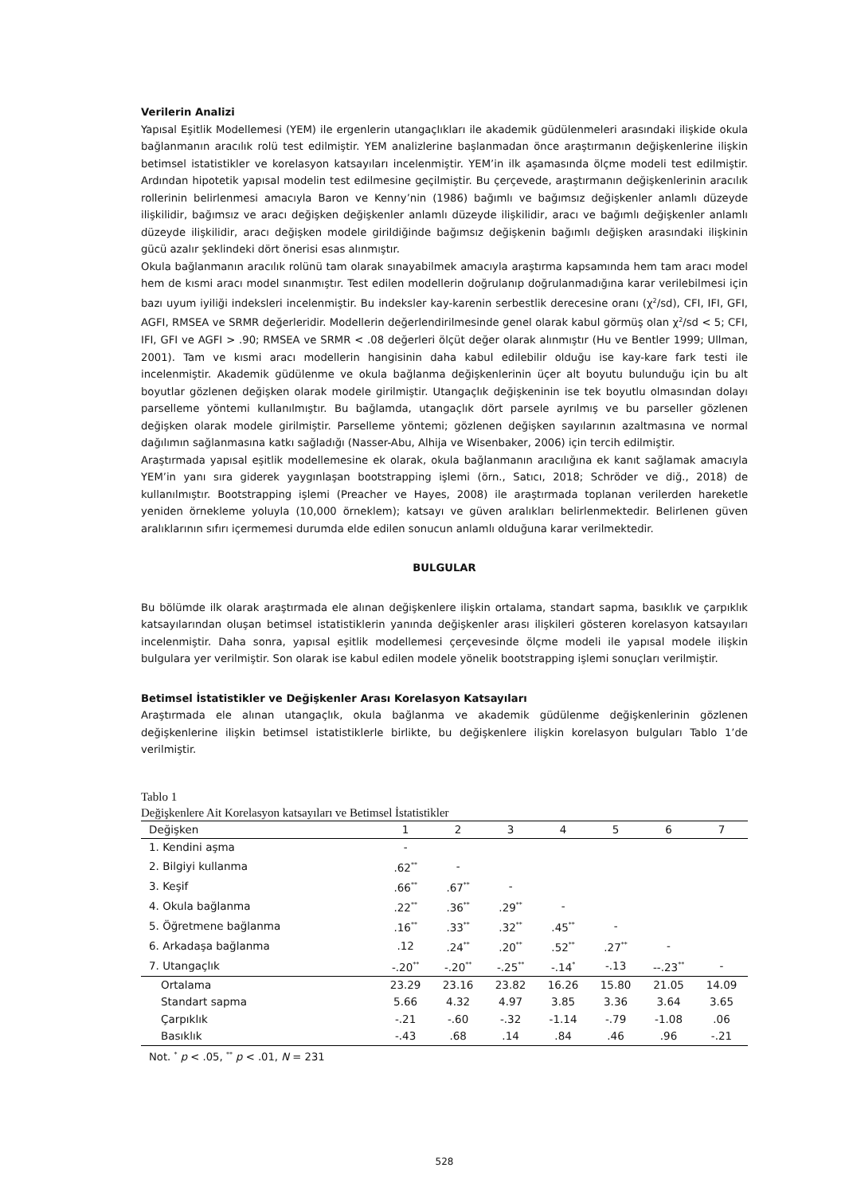Verilerin Analizi
Yapısal Eşitlik Modellemesi (YEM) ile ergenlerin utangaçlıkları ile akademik güdülenmeleri arasındaki ilişkide okula bağlanmanın aracılık rolü test edilmiştir. YEM analizlerine başlanmadan önce araştırmanın değişkenlerine ilişkin betimsel istatistikler ve korelasyon katsayıları incelenmiştir. YEM’in ilk aşamasında ölçme modeli test edilmiştir. Ardından hipotetik yapısal modelin test edilmesine geçilmiştir. Bu çerçevede, araştırmanın değişkenlerinin aracılık rollerinin belirlenmesi amacıyla Baron ve Kenny’nin (1986) bağımlı ve bağımsız değişkenler anlamlı düzeyde ilişkilidir, bağımsız ve aracı değişken değişkenler anlamlı düzeyde ilişkilidir, aracı ve bağımlı değişkenler anlamlı düzeyde ilişkilidir, aracı değişken modele girildiğinde bağımsız değişkenin bağımlı değişken arasındaki ilişkinin gücü azalır şeklindeki dört önerisi esas alınmıştır.
Okula bağlanmanın aracılık rolünü tam olarak sınayabilmek amacıyla araştırma kapsamında hem tam aracı model hem de kısmi aracı model sınanmıştır. Test edilen modellerin doğrulanıp doğrulanmadığına karar verilebilmesi için bazı uyum iyiliği indeksleri incelenmiştir. Bu indeksler kay-karenin serbestlik derecesine oranı (χ<sup>2</sup>/sd), CFI, IFI, GFI, AGFI, RMSEA ve SRMR değerleridir. Modellerin değerlendirilmesinde genel olarak kabul görmüş olan χ<sup>2</sup>/sd < 5; CFI, IFI, GFI ve AGFI > .90; RMSEA ve SRMR < .08 değerleri ölçüt değer olarak alınmıştır (Hu ve Bentler 1999; Ullman, 2001). Tam ve kısmi aracı modellerin hangisinin daha kabul edilebilir olduğu ise kay-kare fark testi ile incelenmiştir. Akademik güdülenme ve okula bağlanma değişkenlerinin üçer alt boyutu bulunduğu için bu alt boyutlar gözlenen değişken olarak modele girilmiştir. Utangaçlık değişkeninin ise tek boyutlu olmasından dolayı parselleme yöntemi kullanılmıştır. Bu bağlamda, utangaçlık dört parsele ayrılmış ve bu parseller gözlenen değişken olarak modele girilmiştir. Parselleme yöntemi; gözlenen değişken sayılarının azaltmasına ve normal dağılımın sağlanmasına katkı sağladığı (Nasser-Abu, Alhija ve Wisenbaker, 2006) için tercih edilmiştir.
Araştırmada yapısal eşitlik modellemesine ek olarak, okula bağlanmanın aracılığına ek kanıt sağlamak amacıyla YEM’in yanı sıra giderek yaygınlaşan bootstrapping işlemi (örn., Satıcı, 2018; Schröder ve diğ., 2018) de kullanılmıştır. Bootstrapping işlemi (Preacher ve Hayes, 2008) ile araştırmada toplanan verilerden hareketle yeniden örnekleme yoluyla (10,000 örneklem); katsayı ve güven aralıkları belirlenmektedir. Belirlenen güven aralıklarının sıfırı içermemesi durumda elde edilen sonucun anlamlı olduğuna karar verilmektedir.
BULGULAR
Bu bölümde ilk olarak araştırmada ele alınan değişkenlere ilişkin ortalama, standart sapma, basıklık ve çarpıklık katsayılarından oluşan betimsel istatistiklerin yanında değişkenler arası ilişkileri gösteren korelasyon katsayıları incelenmiştir. Daha sonra, yapısal eşitlik modellemesi çerçevesinde ölçme modeli ile yapısal modele ilişkin bulgulara yer verilmiştir. Son olarak ise kabul edilen modele yönelik bootstrapping işlemi sonuçları verilmiştir.
Betimsel İstatistikler ve Değişkenler Arası Korelasyon Katsayıları
Araştırmada ele alınan utangaçlık, okula bağlanma ve akademik güdülenme değişkenlerinin gözlenen değişkenlerine ilişkin betimsel istatistiklerle birlikte, bu değişkenlere ilişkin korelasyon bulguları Tablo 1’de verilmiştir.
Tablo 1
Değişkenlere Ait Korelasyon katsayıları ve Betimsel İstatistikler
| Değişken | 1 | 2 | 3 | 4 | 5 | 6 | 7 |
| --- | --- | --- | --- | --- | --- | --- | --- |
| 1. Kendini aşma | - | | | | | | |
| 2. Bilgiyi kullanma | .62<sup>**</sup> | - | | | | | |
| 3. Keşif | .66<sup>**</sup> | .67<sup>**</sup> | - | | | | |
| 4. Okula bağlanma | .22<sup>**</sup> | .36<sup>**</sup> | .29<sup>**</sup> | - | | | |
| 5. Öğretmene bağlanma | .16<sup>**</sup> | .33<sup>**</sup> | .32<sup>**</sup> | .45<sup>**</sup> | - | | |
| 6. Arkadaşa bağlanma | .12 | .24<sup>**</sup> | .20<sup>**</sup> | .52<sup>**</sup> | .27<sup>**</sup> | - | |
| 7. Utangaçlık | -.20<sup>**</sup> | -.20<sup>**</sup> | -.25<sup>**</sup> | -.14<sup>*</sup> | -.13 | --.23<sup>**</sup> | - |
| Ortalama | 23.29 | 23.16 | 23.82 | 16.26 | 15.80 | 21.05 | 14.09 |
| Standart sapma | 5.66 | 4.32 | 4.97 | 3.85 | 3.36 | 3.64 | 3.65 |
| Çarpıklık | -.21 | -.60 | -.32 | -1.14 | -.79 | -1.08 | .06 |
| Basıklık | -.43 | .68 | .14 | .84 | .46 | .96 | -.21 |
Not. <sup>*</sup> p < .05, <sup>**</sup> p < .01, N = 231
528